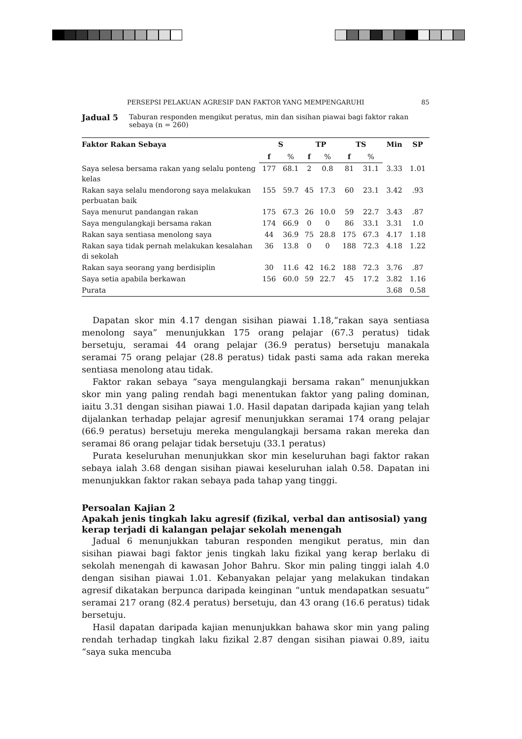PERSEPSI PELAKUAN AGRESIF DAN FAKTOR YANG MEMPENGARUHI 85
Jadual 5 Taburan responden mengikut peratus, min dan sisihan piawai bagi faktor rakan sebaya (n = 260)
| Faktor Rakan Sebaya | S | | TP | | TS | | Min | SP |
| --- | --- | --- | --- | --- | --- | --- | --- | --- |
| | f | % | f | % | f | % | | |
| Saya selesa bersama rakan yang selalu ponteng kelas | 177 | 68.1 | 2 | 0.8 | 81 | 31.1 | 3.33 | 1.01 |
| Rakan saya selalu mendorong saya melakukan perbuatan baik | 155 | 59.7 | 45 | 17.3 | 60 | 23.1 | 3.42 | .93 |
| Saya menurut pandangan rakan | 175 | 67.3 | 26 | 10.0 | 59 | 22.7 | 3.43 | .87 |
| Saya mengulangkaji bersama rakan | 174 | 66.9 | 0 | 0 | 86 | 33.1 | 3.31 | 1.0 |
| Rakan saya sentiasa menolong saya | 44 | 36.9 | 75 | 28.8 | 175 | 67.3 | 4.17 | 1.18 |
| Rakan saya tidak pernah melakukan kesalahan di sekolah | 36 | 13.8 | 0 | 0 | 188 | 72.3 | 4.18 | 1.22 |
| Rakan saya seorang yang berdisiplin | 30 | 11.6 | 42 | 16.2 | 188 | 72.3 | 3.76 | .87 |
| Saya setia apabila berkawan | 156 | 60.0 | 59 | 22.7 | 45 | 17.2 | 3.82 | 1.16 |
| Purata | | | | | | | 3.68 | 0.58 |
Dapatan skor min 4.17 dengan sisihan piawai 1.18,“rakan saya sentiasa menolong saya” menunjukkan 175 orang pelajar (67.3 peratus) tidak bersetuju, seramai 44 orang pelajar (36.9 peratus) bersetuju manakala seramai 75 orang pelajar (28.8 peratus) tidak pasti sama ada rakan mereka sentiasa menolong atau tidak.
Faktor rakan sebaya “saya mengulangkaji bersama rakan” menunjukkan skor min yang paling rendah bagi menentukan faktor yang paling dominan, iaitu 3.31 dengan sisihan piawai 1.0. Hasil dapatan daripada kajian yang telah dijalankan terhadap pelajar agresif menunjukkan seramai 174 orang pelajar (66.9 peratus) bersetuju mereka mengulangkaji bersama rakan mereka dan seramai 86 orang pelajar tidak bersetuju (33.1 peratus)
Purata keseluruhan menunjukkan skor min keseluruhan bagi faktor rakan sebaya ialah 3.68 dengan sisihan piawai keseluruhan ialah 0.58. Dapatan ini menunjukkan faktor rakan sebaya pada tahap yang tinggi.
Persoalan Kajian 2
Apakah jenis tingkah laku agresif (fizikal, verbal dan antisosial) yang kerap terjadi di kalangan pelajar sekolah menengah
Jadual 6 menunjukkan taburan responden mengikut peratus, min dan sisihan piawai bagi faktor jenis tingkah laku fizikal yang kerap berlaku di sekolah menengah di kawasan Johor Bahru. Skor min paling tinggi ialah 4.0 dengan sisihan piawai 1.01. Kebanyakan pelajar yang melakukan tindakan agresif dikatakan berpunca daripada keinginan “untuk mendapatkan sesuatu” seramai 217 orang (82.4 peratus) bersetuju, dan 43 orang (16.6 peratus) tidak bersetuju.
Hasil dapatan daripada kajian menunjukkan bahawa skor min yang paling rendah terhadap tingkah laku fizikal 2.87 dengan sisihan piawai 0.89, iaitu “saya suka mencuba